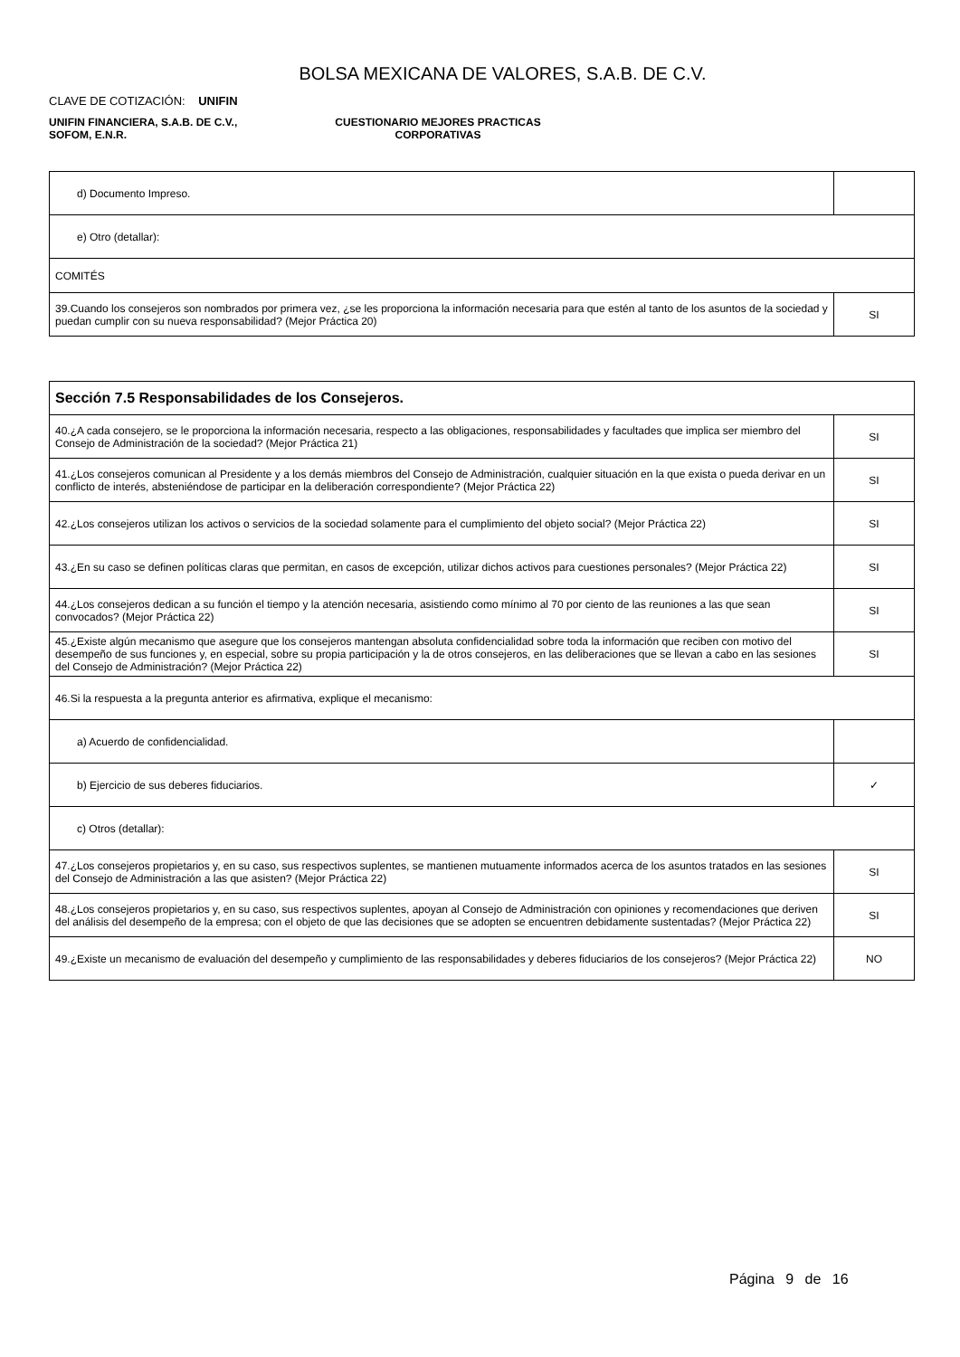BOLSA MEXICANA DE VALORES, S.A.B. DE C.V.
CLAVE DE COTIZACIÓN: UNIFIN
UNIFIN FINANCIERA, S.A.B. DE C.V.,
SOFOM, E.N.R.
CUESTIONARIO MEJORES PRACTICAS
CORPORATIVAS
| d) Documento Impreso. | |
| e) Otro (detallar): | |
| COMITÉS | |
| 39.Cuando los consejeros son nombrados por primera vez, ¿se les proporciona la información necesaria para que estén al tanto de los asuntos de la sociedad y puedan cumplir con su nueva responsabilidad? (Mejor Práctica 20) | SI |
| Sección 7.5 Responsabilidades de los Consejeros. | |
| 40.¿A cada consejero, se le proporciona la información necesaria, respecto a las obligaciones, responsabilidades y facultades que implica ser miembro del Consejo de Administración de la sociedad? (Mejor Práctica 21) | SI |
| 41.¿Los consejeros comunican al Presidente y a los demás miembros del Consejo de Administración, cualquier situación en la que exista o pueda derivar en un conflicto de interés, absteniéndose de participar en la deliberación correspondiente? (Mejor Práctica 22) | SI |
| 42.¿Los consejeros utilizan los activos o servicios de la sociedad solamente para el cumplimiento del objeto social? (Mejor Práctica 22) | SI |
| 43.¿En su caso se definen políticas claras que permitan, en casos de excepción, utilizar dichos activos para cuestiones personales? (Mejor Práctica 22) | SI |
| 44.¿Los consejeros dedican a su función el tiempo y la atención necesaria, asistiendo como mínimo al 70 por ciento de las reuniones a las que sean convocados? (Mejor Práctica 22) | SI |
| 45.¿Existe algún mecanismo que asegure que los consejeros mantengan absoluta confidencialidad sobre toda la información que reciben con motivo del desempeño de sus funciones y, en especial, sobre su propia participación y la de otros consejeros, en las deliberaciones que se llevan a cabo en las sesiones del Consejo de Administración? (Mejor Práctica 22) | SI |
| 46.Si la respuesta a la pregunta anterior es afirmativa, explique el mecanismo: | |
| a) Acuerdo de confidencialidad. | |
| b) Ejercicio de sus deberes fiduciarios. | ✓ |
| c) Otros (detallar): | |
| 47.¿Los consejeros propietarios y, en su caso, sus respectivos suplentes, se mantienen mutuamente informados acerca de los asuntos tratados en las sesiones del Consejo de Administración a las que asisten? (Mejor Práctica 22) | SI |
| 48.¿Los consejeros propietarios y, en su caso, sus respectivos suplentes, apoyan al Consejo de Administración con opiniones y recomendaciones que deriven del análisis del desempeño de la empresa; con el objeto de que las decisiones que se adopten se encuentren debidamente sustentadas? (Mejor Práctica 22) | SI |
| 49.¿Existe un mecanismo de evaluación del desempeño y cumplimiento de las responsabilidades y deberes fiduciarios de los consejeros? (Mejor Práctica 22) | NO |
Página 9 de 16